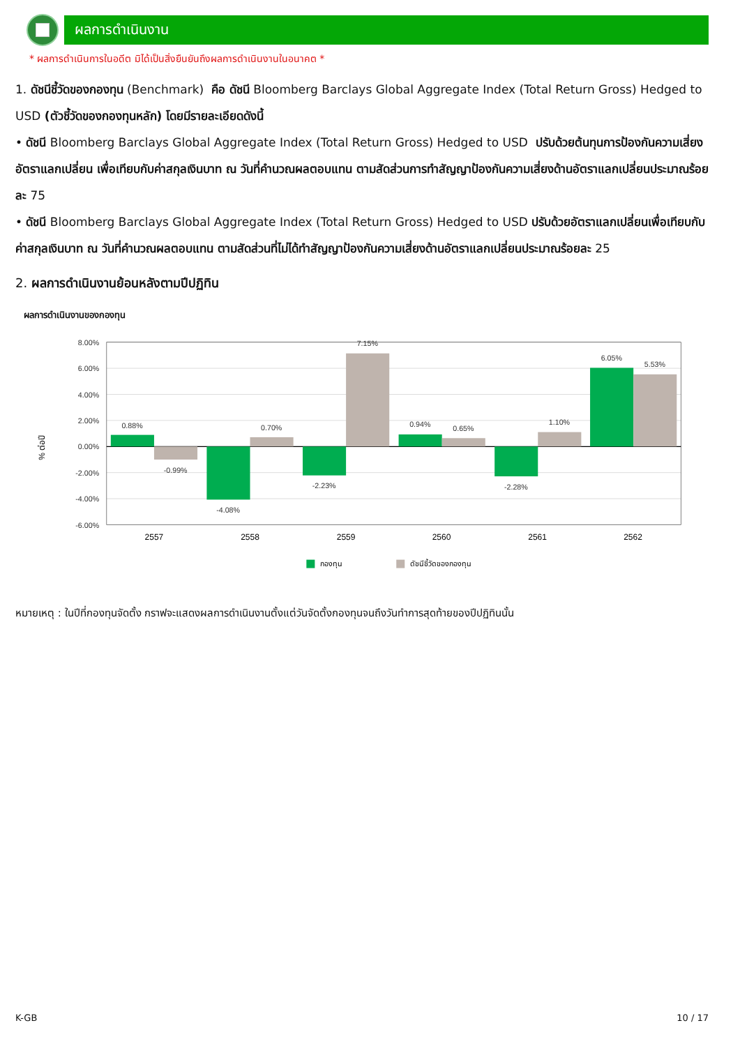ผลการดำเนินงาน
* ผลการดำเนินการในอดีต มิได้เป็นสิ่งยืนยันถึงผลการดำเนินงานในอนาคต *
1. ดัชนีชี้วัดของกองทุน (Benchmark) คือ ดัชนี Bloomberg Barclays Global Aggregate Index (Total Return Gross) Hedged to USD (ตัวชี้วัดของกองทุนหลัก) โดยมีรายละเอียดดังนี้
• ดัชนี Bloomberg Barclays Global Aggregate Index (Total Return Gross) Hedged to USD ปรับด้วยต้นทุนการป้องกันความเสี่ยงอัตราแลกเปลี่ยน เพื่อเทียบกับค่าสกุลเงินบาท ณ วันที่คำนวณผลตอบแทน ตามสัดส่วนการทำสัญญาป้องกันความเสี่ยงด้านอัตราแลกเปลี่ยนประมาณร้อยละ 75
• ดัชนี Bloomberg Barclays Global Aggregate Index (Total Return Gross) Hedged to USD ปรับด้วยอัตราแลกเปลี่ยนเพื่อเทียบกับค่าสกุลเงินบาท ณ วันที่คำนวณผลตอบแทน ตามสัดส่วนที่ไม่ได้ทำสัญญาป้องกันความเสี่ยงด้านอัตราแลกเปลี่ยนประมาณร้อยละ 25
2. ผลการดำเนินงานย้อนหลังตามปีปฏิทิน
ผลการดำเนินงานของกองทุน
8.00%
6.00%
4.00%
2.00%
0.00%
-2.00%
-4.00%
-6.00%
% ต่อปี
0.88%
-0.99%
-4.08%
0.70%
-2.23%
7.15%
0.94%
0.65%
-2.28%
1.10%
6.05%
5.53%
2557
2558
2559
2560
2561
2562
กองทุน
ดัชนีชี้วัดของกองทุน
หมายเหตุ : ในปีที่กองทุนจัดตั้ง กราฟจะแสดงผลการดำเนินงานตั้งแต่วันจัดตั้งกองทุนจนถึงวันทำการสุดท้ายของปีปฏิทินนั้น
K-GB 10 / 17